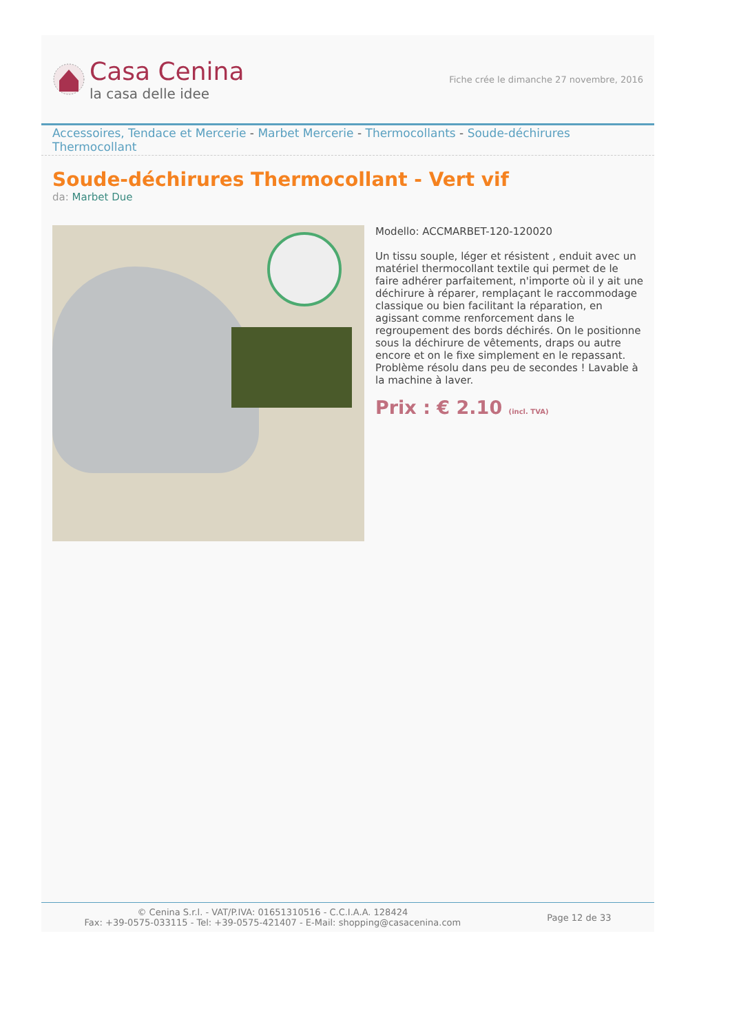Casa Cenina
la casa delle idee
Fiche crée le dimanche 27 novembre, 2016
Accessoires, Tendace et Mercerie - Marbet Mercerie - Thermocollants - Soude-déchirures Thermocollant
Soude-déchirures Thermocollant - Vert vif
da: Marbet Due
Modello: ACCMARBET-120-120020
Un tissu souple, léger et résistent , enduit avec un matériel thermocollant textile qui permet de le faire adhérer parfaitement, n'importe où il y ait une déchirure à réparer, remplaçant le raccommodage classique ou bien facilitant la réparation, en agissant comme renforcement dans le regroupement des bords déchirés. On le positionne sous la déchirure de vêtements, draps ou autre encore et on le fixe simplement en le repassant. Problème résolu dans peu de secondes ! Lavable à la machine à laver.
Prix : € 2.10 (incl. TVA)
© Cenina S.r.l. - VAT/P.IVA: 01651310516 - C.C.I.A.A. 128424
Fax: +39-0575-033115 - Tel: +39-0575-421407 - E-Mail: shopping@casacenina.com
Page 12 de 33